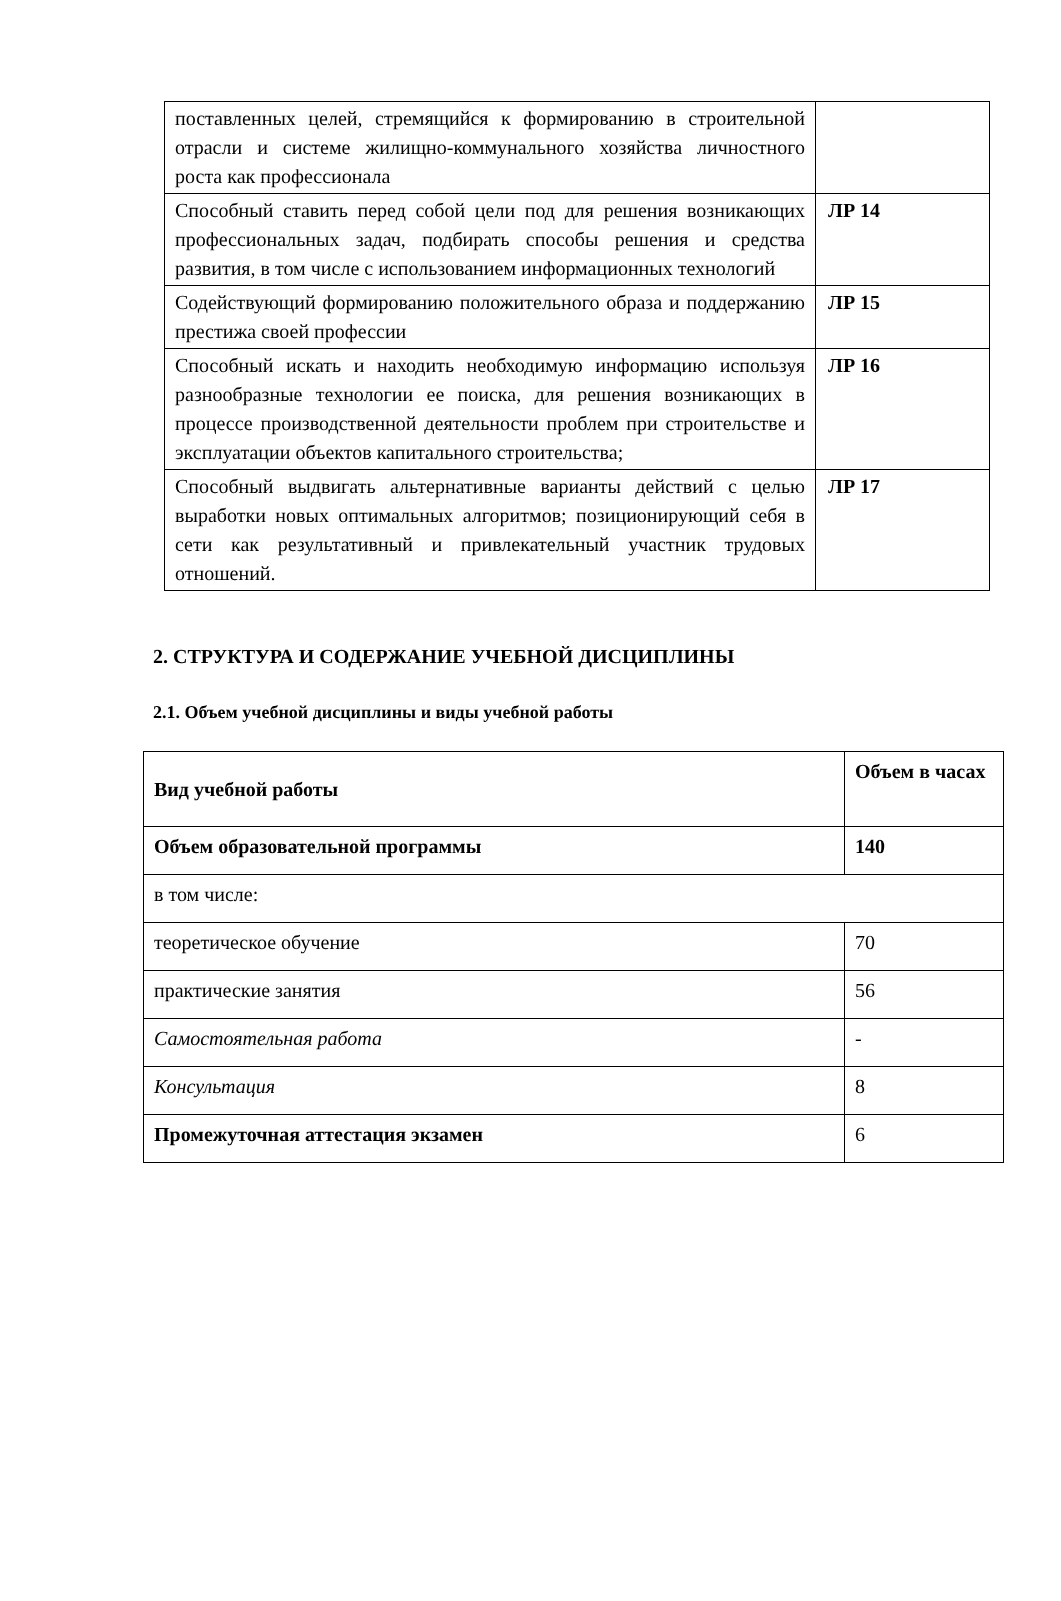| поставленных целей, стремящийся к формированию в строительной отрасли и системе жилищно-коммунального хозяйства личностного роста как профессионала | |
| Способный ставить перед собой цели под для решения возникающих профессиональных задач, подбирать способы решения и средства развития, в том числе с использованием информационных технологий | ЛР 14 |
| Содействующий формированию положительного образа и поддержанию престижа своей профессии | ЛР 15 |
| Способный искать и находить необходимую информацию используя разнообразные технологии ее поиска, для решения возникающих в процессе производственной деятельности проблем при строительстве и эксплуатации объектов капитального строительства; | ЛР 16 |
| Способный выдвигать альтернативные варианты действий с целью выработки новых оптимальных алгоритмов; позиционирующий себя в сети как результативный и привлекательный участник трудовых отношений. | ЛР 17 |
2. СТРУКТУРА И СОДЕРЖАНИЕ УЧЕБНОЙ ДИСЦИПЛИНЫ
2.1. Объем учебной дисциплины и виды учебной работы
| Вид учебной работы | Объем в часах |
| Объем образовательной программы | 140 |
| в том числе: | |
| теоретическое обучение | 70 |
| практические занятия | 56 |
| Самостоятельная работа | - |
| Консультация | 8 |
| Промежуточная аттестация экзамен | 6 |